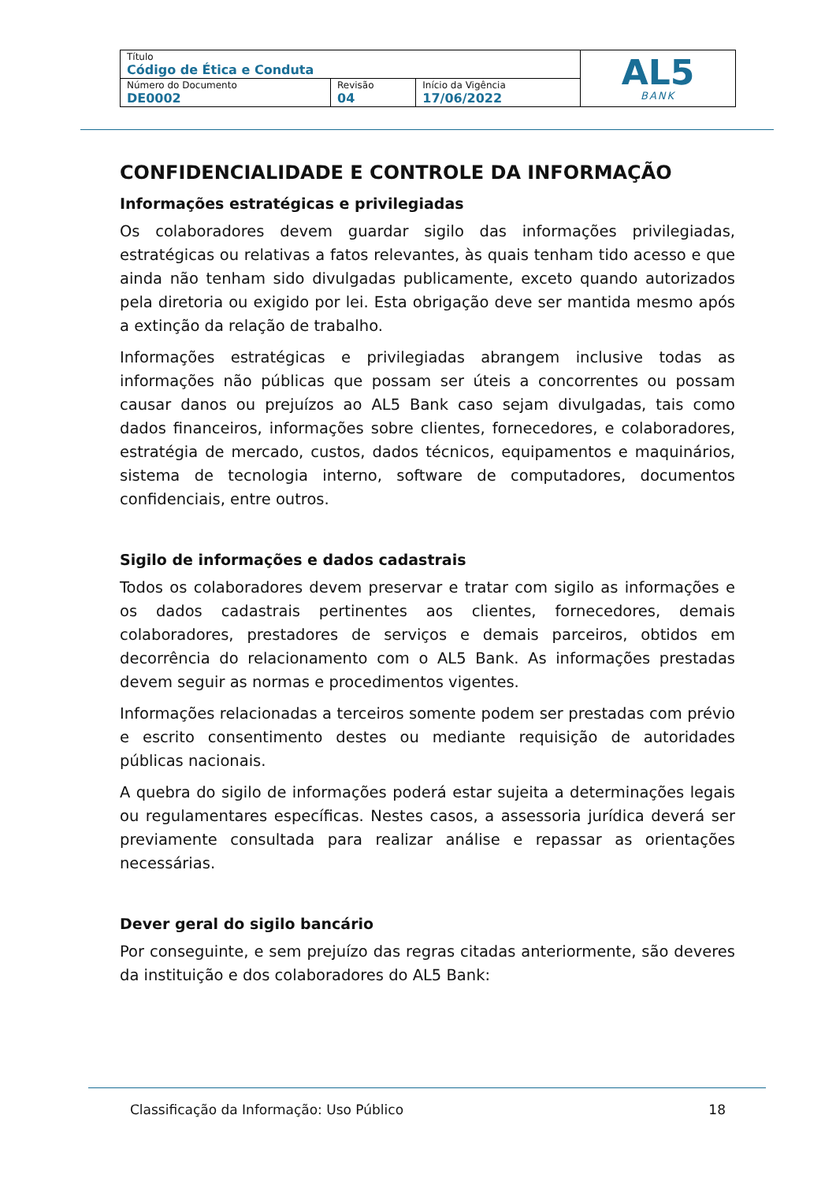| Título Código de Ética e Conduta | | | AL5 BANK |
| Número do Documento DE0002 | Revisão 04 | Início da Vigência 17/06/2022 | |
CONFIDENCIALIDADE E CONTROLE DA INFORMAÇÃO
Informações estratégicas e privilegiadas
Os colaboradores devem guardar sigilo das informações privilegiadas, estratégicas ou relativas a fatos relevantes, às quais tenham tido acesso e que ainda não tenham sido divulgadas publicamente, exceto quando autorizados pela diretoria ou exigido por lei. Esta obrigação deve ser mantida mesmo após a extinção da relação de trabalho.
Informações estratégicas e privilegiadas abrangem inclusive todas as informações não públicas que possam ser úteis a concorrentes ou possam causar danos ou prejuízos ao AL5 Bank caso sejam divulgadas, tais como dados financeiros, informações sobre clientes, fornecedores, e colaboradores, estratégia de mercado, custos, dados técnicos, equipamentos e maquinários, sistema de tecnologia interno, software de computadores, documentos confidenciais, entre outros.
Sigilo de informações e dados cadastrais
Todos os colaboradores devem preservar e tratar com sigilo as informações e os dados cadastrais pertinentes aos clientes, fornecedores, demais colaboradores, prestadores de serviços e demais parceiros, obtidos em decorrência do relacionamento com o AL5 Bank. As informações prestadas devem seguir as normas e procedimentos vigentes.
Informações relacionadas a terceiros somente podem ser prestadas com prévio e escrito consentimento destes ou mediante requisição de autoridades públicas nacionais.
A quebra do sigilo de informações poderá estar sujeita a determinações legais ou regulamentares específicas. Nestes casos, a assessoria jurídica deverá ser previamente consultada para realizar análise e repassar as orientações necessárias.
Dever geral do sigilo bancário
Por conseguinte, e sem prejuízo das regras citadas anteriormente, são deveres da instituição e dos colaboradores do AL5 Bank:
Classificação da Informação: Uso Público 18